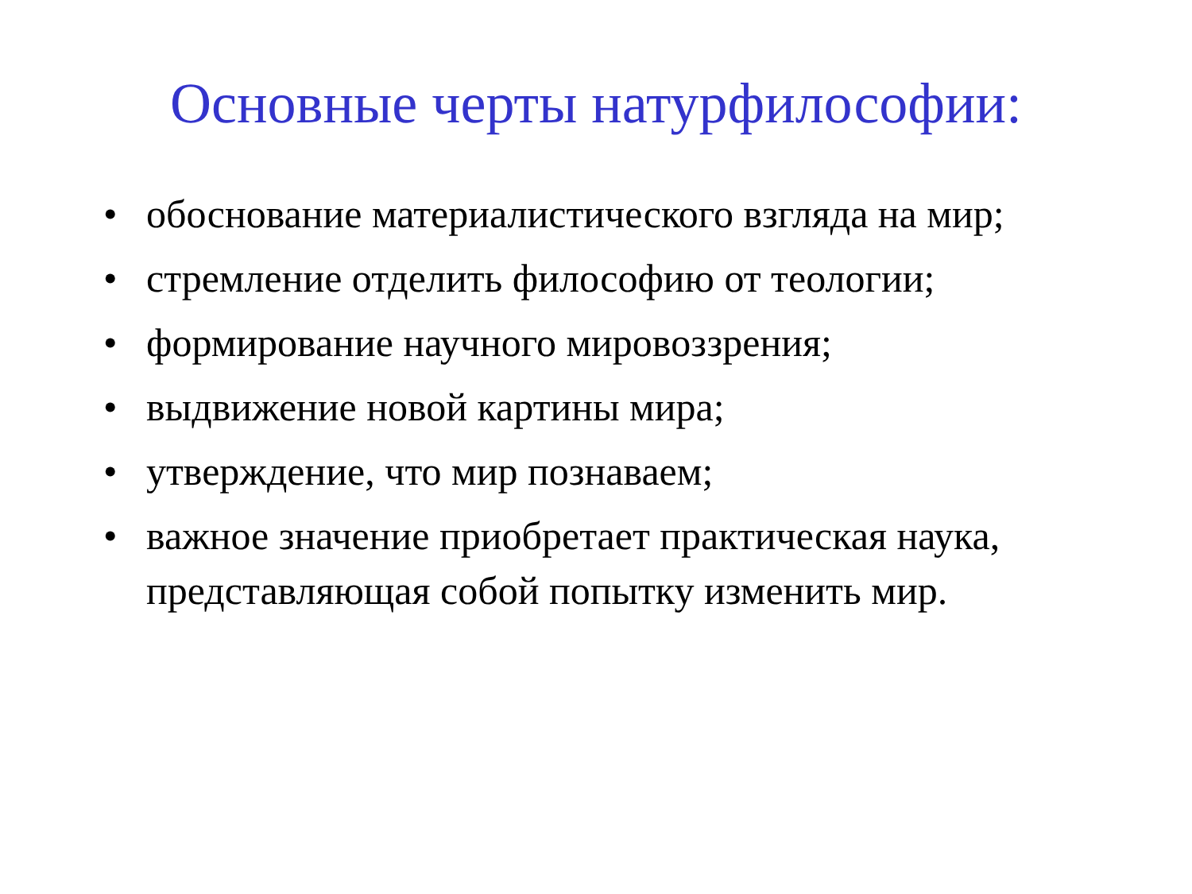Основные черты натурфилософии:
• обоснование материалистического взгляда на мир;
• стремление отделить философию от теологии;
• формирование научного мировоззрения;
• выдвижение новой картины мира;
• утверждение, что мир познаваем;
• важное значение приобретает практическая наука, представляющая собой попытку изменить мир.